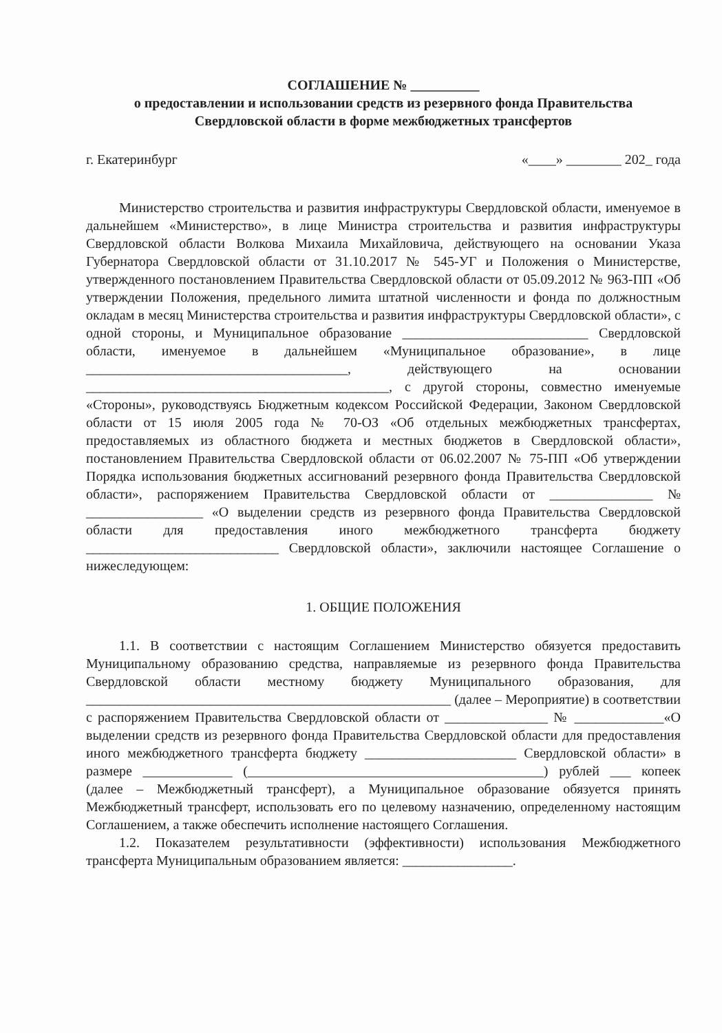СОГЛАШЕНИЕ № __________
о предоставлении и использовании средств из резервного фонда Правительства
Свердловской области в форме межбюджетных трансфертов
г. Екатеринбург «____» ________ 202_ года
Министерство строительства и развития инфраструктуры Свердловской области, именуемое в дальнейшем «Министерство», в лице Министра строительства и развития инфраструктуры Свердловской области Волкова Михаила Михайловича, действующего на основании Указа Губернатора Свердловской области от 31.10.2017 № 545-УГ и Положения о Министерстве, утвержденного постановлением Правительства Свердловской области от 05.09.2012 № 963-ПП «Об утверждении Положения, предельного лимита штатной численности и фонда по должностным окладам в месяц Министерства строительства и развития инфраструктуры Свердловской области», с одной стороны, и Муниципальное образование ___________________________ Свердловской области, именуемое в дальнейшем «Муниципальное образование», в лице ______________________________________, действующего на основании ____________________________________________, с другой стороны, совместно именуемые «Стороны», руководствуясь Бюджетным кодексом Российской Федерации, Законом Свердловской области от 15 июля 2005 года № 70-ОЗ «Об отдельных межбюджетных трансфертах, предоставляемых из областного бюджета и местных бюджетов в Свердловской области», постановлением Правительства Свердловской области от 06.02.2007 № 75-ПП «Об утверждении Порядка использования бюджетных ассигнований резервного фонда Правительства Свердловской области», распоряжением Правительства Свердловской области от _______________ № _________________ «О выделении средств из резервного фонда Правительства Свердловской области для предоставления иного межбюджетного трансферта бюджету ____________________________ Свердловской области», заключили настоящее Соглашение о нижеследующем:
1. ОБЩИЕ ПОЛОЖЕНИЯ
1.1. В соответствии с настоящим Соглашением Министерство обязуется предоставить Муниципальному образованию средства, направляемые из резервного фонда Правительства Свердловской области местному бюджету Муниципального образования, для _____________________________________________________ (далее – Мероприятие) в соответствии с распоряжением Правительства Свердловской области от _______________ № _____________«О выделении средств из резервного фонда Правительства Свердловской области для предоставления иного межбюджетного трансферта бюджету ______________________ Свердловской области» в размере _____________ (___________________________________________) рублей ___ копеек (далее – Межбюджетный трансферт), а Муниципальное образование обязуется принять Межбюджетный трансферт, использовать его по целевому назначению, определенному настоящим Соглашением, а также обеспечить исполнение настоящего Соглашения.
1.2. Показателем результативности (эффективности) использования Межбюджетного трансферта Муниципальным образованием является: ________________.